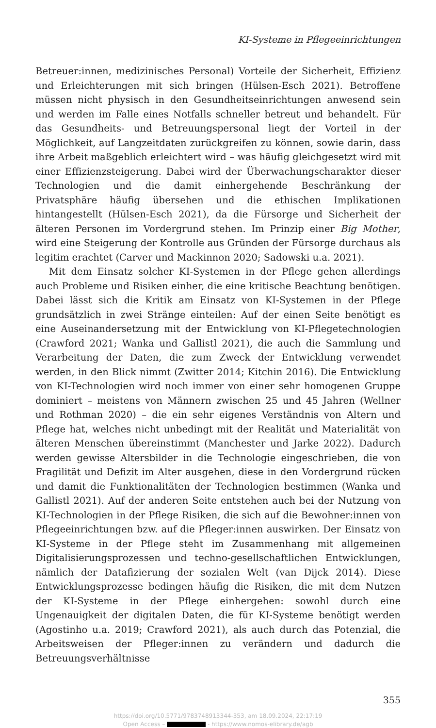KI-Systeme in Pflegeeinrichtungen
Betreuer:innen, medizinisches Personal) Vorteile der Sicherheit, Effizienz und Erleichterungen mit sich bringen (Hülsen-Esch 2021). Betroffene müssen nicht physisch in den Gesundheitseinrichtungen anwesend sein und werden im Falle eines Notfalls schneller betreut und behandelt. Für das Gesundheits- und Betreuungspersonal liegt der Vorteil in der Möglichkeit, auf Langzeitdaten zurückgreifen zu können, sowie darin, dass ihre Arbeit maßgeblich erleichtert wird – was häufig gleichgesetzt wird mit einer Effizienzsteigerung. Dabei wird der Überwachungscharakter dieser Technologien und die damit einhergehende Beschränkung der Privatsphäre häufig übersehen und die ethischen Implikationen hintangestellt (Hülsen-Esch 2021), da die Fürsorge und Sicherheit der älteren Personen im Vordergrund stehen. Im Prinzip einer Big Mother, wird eine Steigerung der Kontrolle aus Gründen der Fürsorge durchaus als legitim erachtet (Carver und Mackinnon 2020; Sadowski u.a. 2021).
Mit dem Einsatz solcher KI-Systemen in der Pflege gehen allerdings auch Probleme und Risiken einher, die eine kritische Beachtung benötigen. Dabei lässt sich die Kritik am Einsatz von KI-Systemen in der Pflege grundsätzlich in zwei Stränge einteilen: Auf der einen Seite benötigt es eine Auseinandersetzung mit der Entwicklung von KI-Pflegetechnologien (Crawford 2021; Wanka und Gallistl 2021), die auch die Sammlung und Verarbeitung der Daten, die zum Zweck der Entwicklung verwendet werden, in den Blick nimmt (Zwitter 2014; Kitchin 2016). Die Entwicklung von KI-Technologien wird noch immer von einer sehr homogenen Gruppe dominiert – meistens von Männern zwischen 25 und 45 Jahren (Wellner und Rothman 2020) – die ein sehr eigenes Verständnis von Altern und Pflege hat, welches nicht unbedingt mit der Realität und Materialität von älteren Menschen übereinstimmt (Manchester und Jarke 2022). Dadurch werden gewisse Altersbilder in die Technologie eingeschrieben, die von Fragilität und Defizit im Alter ausgehen, diese in den Vordergrund rücken und damit die Funktionalitäten der Technologien bestimmen (Wanka und Gallistl 2021). Auf der anderen Seite entstehen auch bei der Nutzung von KI-Technologien in der Pflege Risiken, die sich auf die Bewohner:innen von Pflegeeinrichtungen bzw. auf die Pfleger:innen auswirken. Der Einsatz von KI-Systeme in der Pflege steht im Zusammenhang mit allgemeinen Digitalisierungsprozessen und techno-gesellschaftlichen Entwicklungen, nämlich der Datafizierung der sozialen Welt (van Dijck 2014). Diese Entwicklungsprozesse bedingen häufig die Risiken, die mit dem Nutzen der KI-Systeme in der Pflege einhergehen: sowohl durch eine Ungenauigkeit der digitalen Daten, die für KI-Systeme benötigt werden (Agostinho u.a. 2019; Crawford 2021), als auch durch das Potenzial, die Arbeitsweisen der Pfleger:innen zu verändern und dadurch die Betreuungsverhältnisse
355
https://doi.org/10.5771/9783748913344-353, am 18.09.2024, 22:17:19
Open Access – - https://www.nomos-elibrary.de/agb